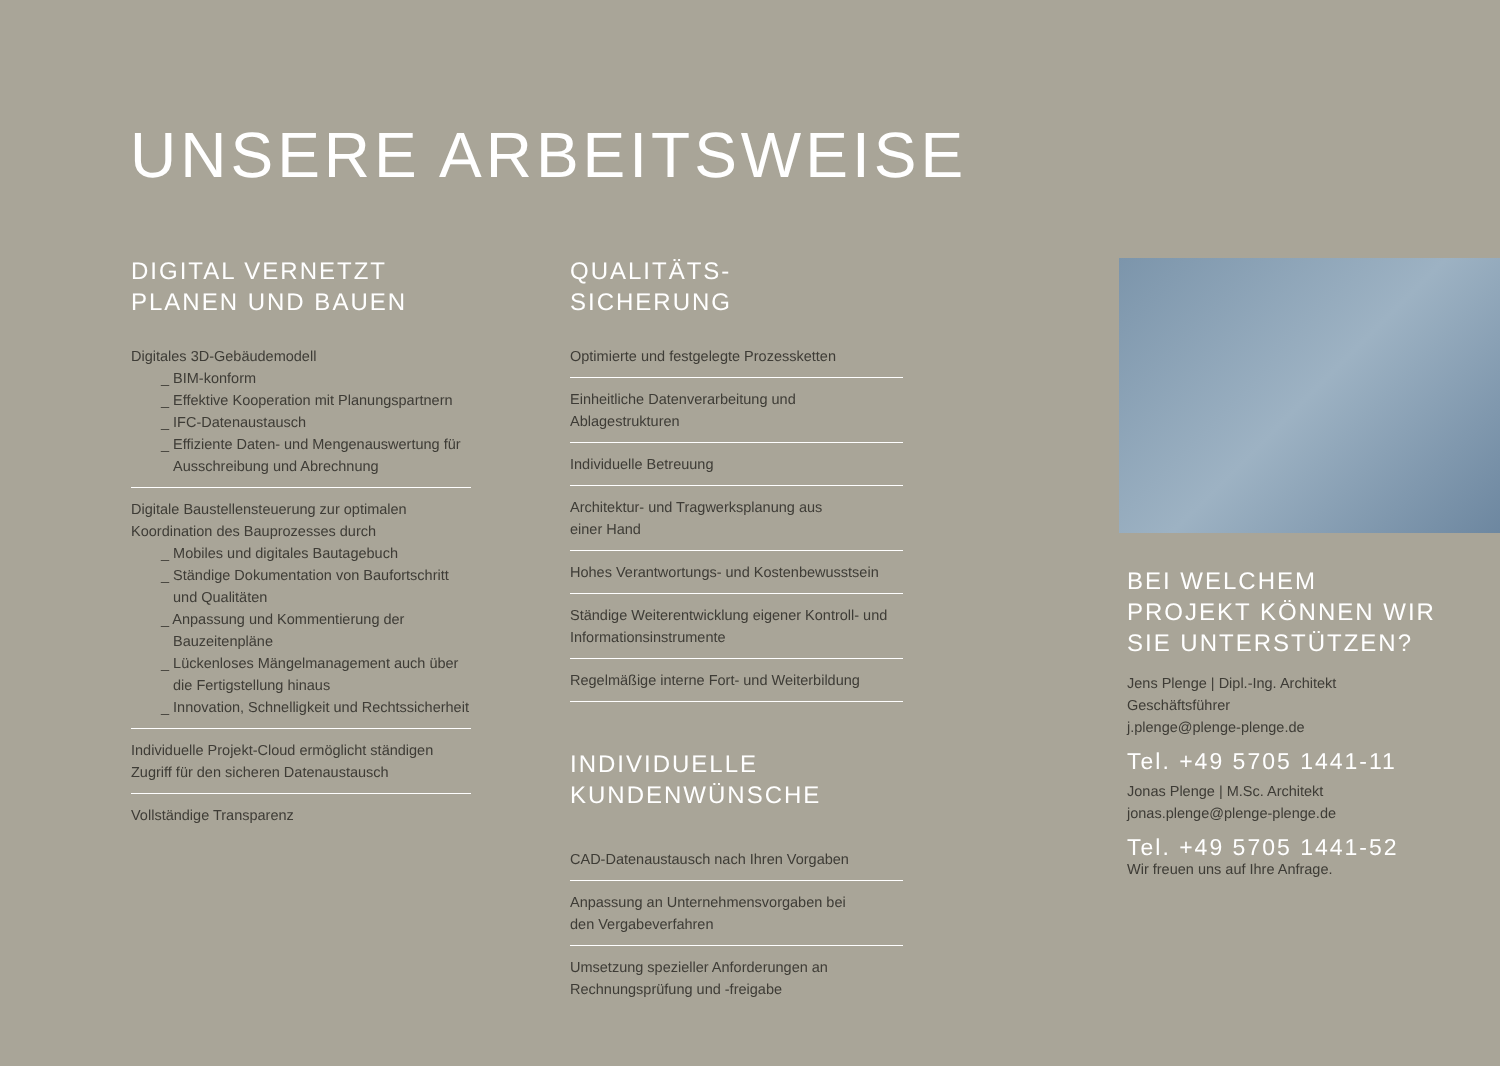UNSERE ARBEITSWEISE
DIGITAL VERNETZT
PLANEN UND BAUEN
Digitales 3D-Gebäudemodell
_ BIM-konform
_ Effektive Kooperation mit Planungspartnern
_ IFC-Datenaustausch
_ Effiziente Daten- und Mengenauswertung für Ausschreibung und Abrechnung
Digitale Baustellensteuerung zur optimalen Koordination des Bauprozesses durch
_ Mobiles und digitales Bautagebuch
_ Ständige Dokumentation von Baufortschritt und Qualitäten
_ Anpassung und Kommentierung der Bauzeitenpläne
_ Lückenloses Mängelmanagement auch über die Fertigstellung hinaus
_ Innovation, Schnelligkeit und Rechtssicherheit
Individuelle Projekt-Cloud ermöglicht ständigen Zugriff für den sicheren Datenaustausch
Vollständige Transparenz
QUALITÄTS-
SICHERUNG
Optimierte und festgelegte Prozessketten
Einheitliche Datenverarbeitung und
Ablagestrukturen
Individuelle Betreuung
Architektur- und Tragwerksplanung aus
einer Hand
Hohes Verantwortungs- und Kostenbewusstsein
Ständige Weiterentwicklung eigener Kontroll- und Informationsinstrumente
Regelmäßige interne Fort- und Weiterbildung
INDIVIDUELLE
KUNDENWÜNSCHE
CAD-Datenaustausch nach Ihren Vorgaben
Anpassung an Unternehmensvorgaben bei
den Vergabeverfahren
Umsetzung spezieller Anforderungen an
Rechnungsprüfung und -freigabe
BEI WELCHEM
PROJEKT KÖNNEN WIR
SIE UNTERSTÜTZEN?
Jens Plenge | Dipl.-Ing. Architekt
Geschäftsführer
j.plenge@plenge-plenge.de
Tel. +49 5705 1441-11
Jonas Plenge | M.Sc. Architekt
jonas.plenge@plenge-plenge.de
Tel. +49 5705 1441-52
Wir freuen uns auf Ihre Anfrage.